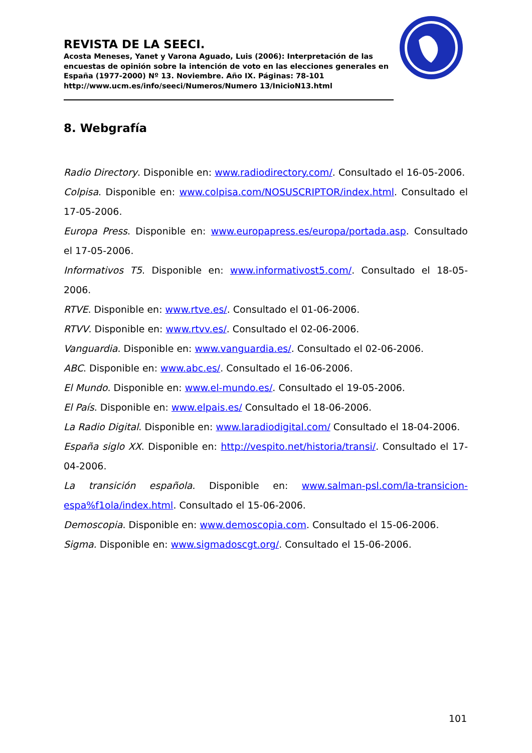REVISTA DE LA SEECI.
Acosta Meneses, Yanet y Varona Aguado, Luis (2006): Interpretación de las encuestas de opinión sobre la intención de voto en las elecciones generales en España (1977-2000) Nº 13. Noviembre. Año IX. Páginas: 78-101 http://www.ucm.es/info/seeci/Numeros/Numero 13/InicioN13.html
8. Webgrafía
Radio Directory. Disponible en: www.radiodirectory.com/. Consultado el 16-05-2006.
Colpisa. Disponible en: www.colpisa.com/NOSUSCRIPTOR/index.html. Consultado el 17-05-2006.
Europa Press. Disponible en: www.europapress.es/europa/portada.asp. Consultado el 17-05-2006.
Informativos T5. Disponible en: www.informativost5.com/. Consultado el 18-05-2006.
RTVE. Disponible en: www.rtve.es/. Consultado el 01-06-2006.
RTVV. Disponible en: www.rtvv.es/. Consultado el 02-06-2006.
Vanguardia. Disponible en: www.vanguardia.es/. Consultado el 02-06-2006.
ABC. Disponible en: www.abc.es/. Consultado el 16-06-2006.
El Mundo. Disponible en: www.el-mundo.es/. Consultado el 19-05-2006.
El País. Disponible en: www.elpais.es/ Consultado el 18-06-2006.
La Radio Digital. Disponible en: www.laradiodigital.com/ Consultado el 18-04-2006.
España siglo XX. Disponible en: http://vespito.net/historia/transi/. Consultado el 17-04-2006.
La transición española. Disponible en: www.salman-psl.com/la-transicion-espa%f1ola/index.html. Consultado el 15-06-2006.
Demoscopia. Disponible en: www.demoscopia.com. Consultado el 15-06-2006.
Sigma. Disponible en: www.sigmadoscgt.org/. Consultado el 15-06-2006.
101